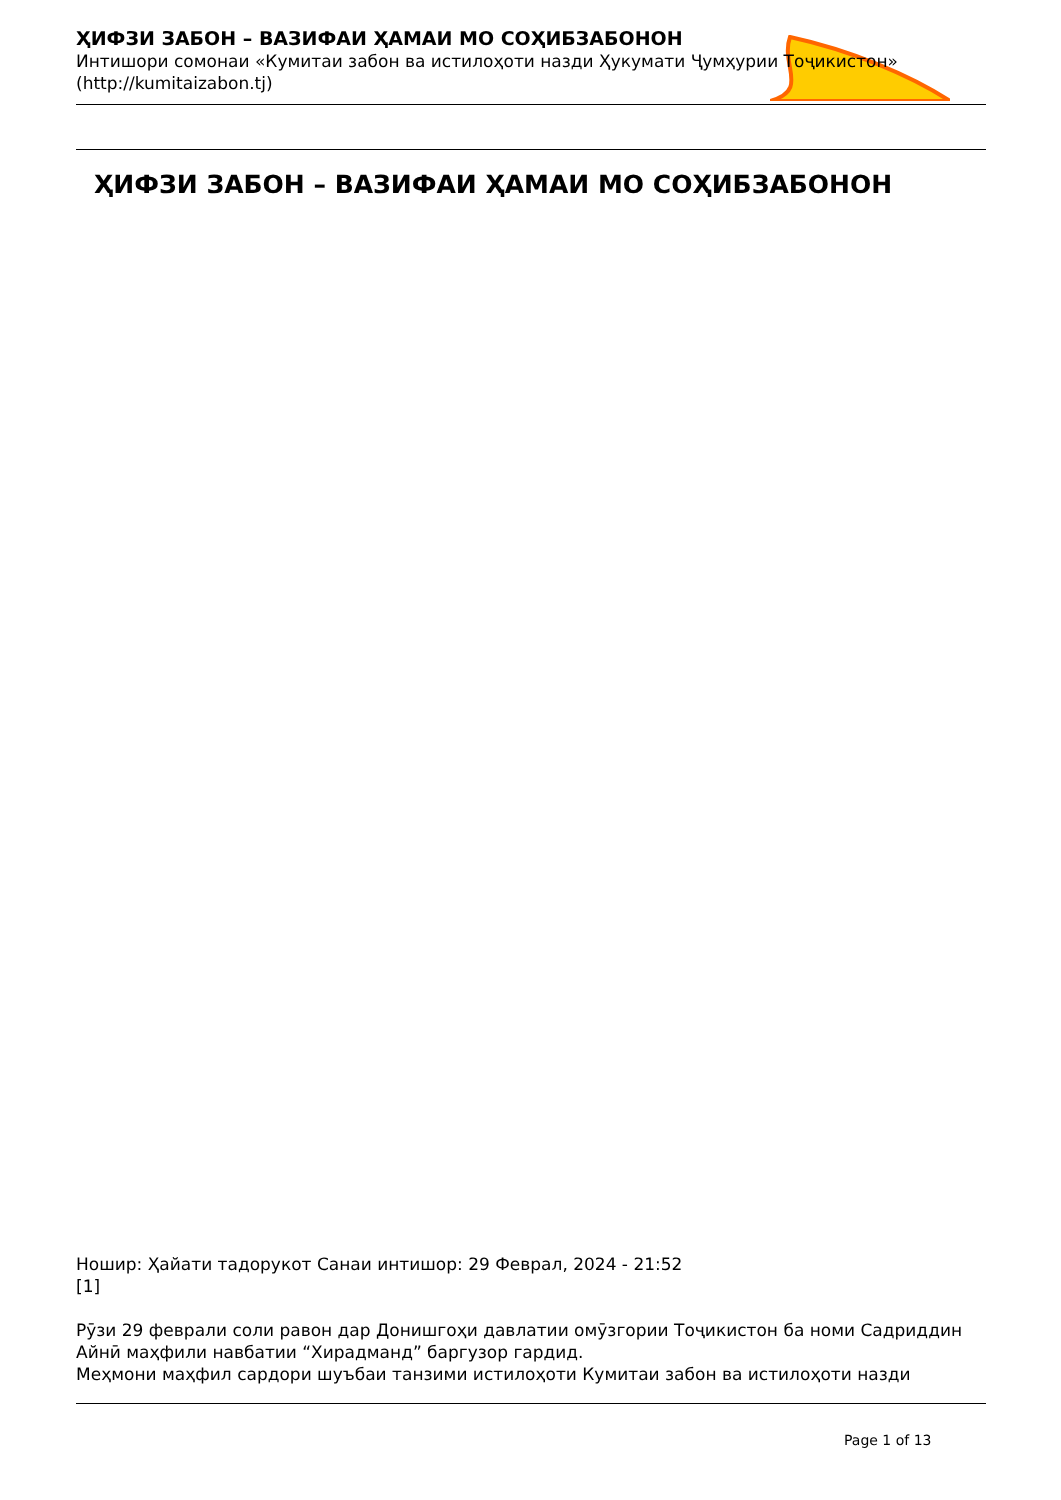ҲИФЗИ ЗАБОН – ВАЗИФАИ ҲАМАИ МО СОҲИБЗАБОНОН
Интишори сомонаи «Кумитаи забон ва истилоҳоти назди Ҳукумати Ҷумҳурии Тоҷикистон»
(http://kumitaizabon.tj)
ҲИФЗИ ЗАБОН – ВАЗИФАИ ҲАМАИ МО СОҲИБЗАБОНОН
Ношир: Ҳайати тадорукот Санаи интишор: 29 Феврал, 2024 - 21:52
[1]
Рӯзи 29 феврали соли равон дар Донишгоҳи давлатии омӯзгории Тоҷикистон ба номи Садриддин Айнӣ маҳфили навбатии “Хирадманд” баргузор гардид.
Меҳмони маҳфил сардори шуъбаи танзими истилоҳоти Кумитаи забон ва истилоҳоти назди
Page 1 of 13